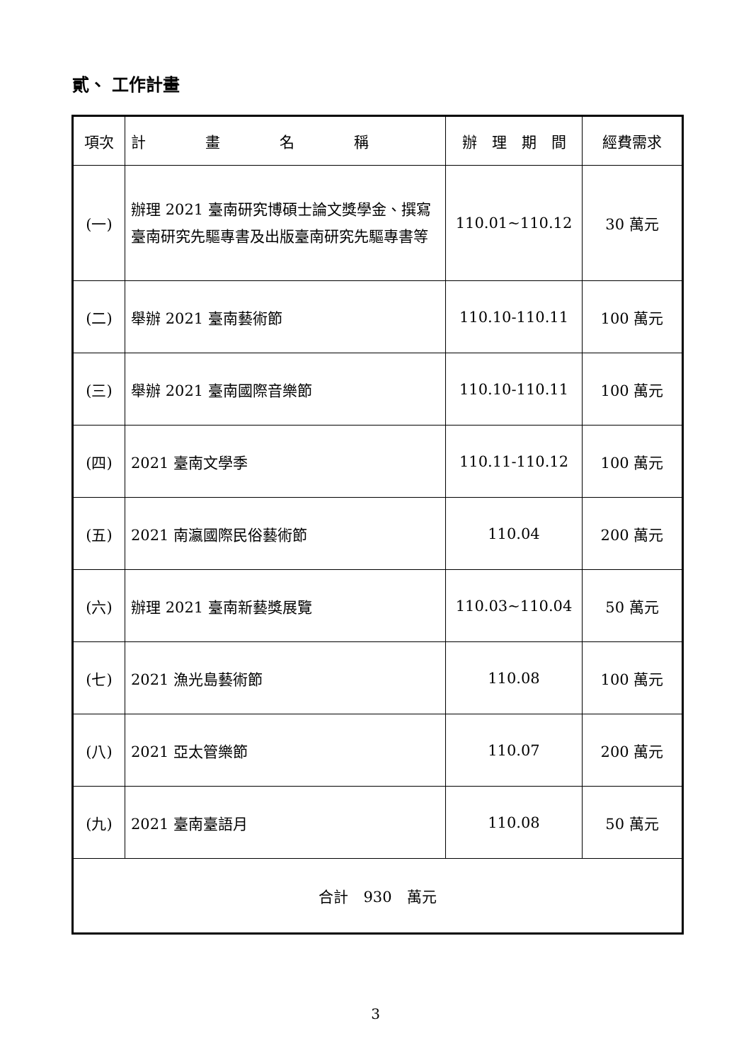貳、 工作計畫
| 項次 | 計 畫 名 稱 | 辦 理 期 間 | 經費需求 |
| --- | --- | --- | --- |
| (一) | 辦理 2021 臺南研究博碩士論文獎學金、撰寫臺南研究先驅專書及出版臺南研究先驅專書等 | 110.01~110.12 | 30 萬元 |
| (二) | 舉辦 2021 臺南藝術節 | 110.10-110.11 | 100 萬元 |
| (三) | 舉辦 2021 臺南國際音樂節 | 110.10-110.11 | 100 萬元 |
| (四) | 2021 臺南文學季 | 110.11-110.12 | 100 萬元 |
| (五) | 2021 南瀛國際民俗藝術節 | 110.04 | 200 萬元 |
| (六) | 辦理 2021 臺南新藝獎展覽 | 110.03~110.04 | 50 萬元 |
| (七) | 2021 漁光島藝術節 | 110.08 | 100 萬元 |
| (八) | 2021 亞太管樂節 | 110.07 | 200 萬元 |
| (九) | 2021 臺南臺語月 | 110.08 | 50 萬元 |
| 合計 930 萬元 | | | |
3